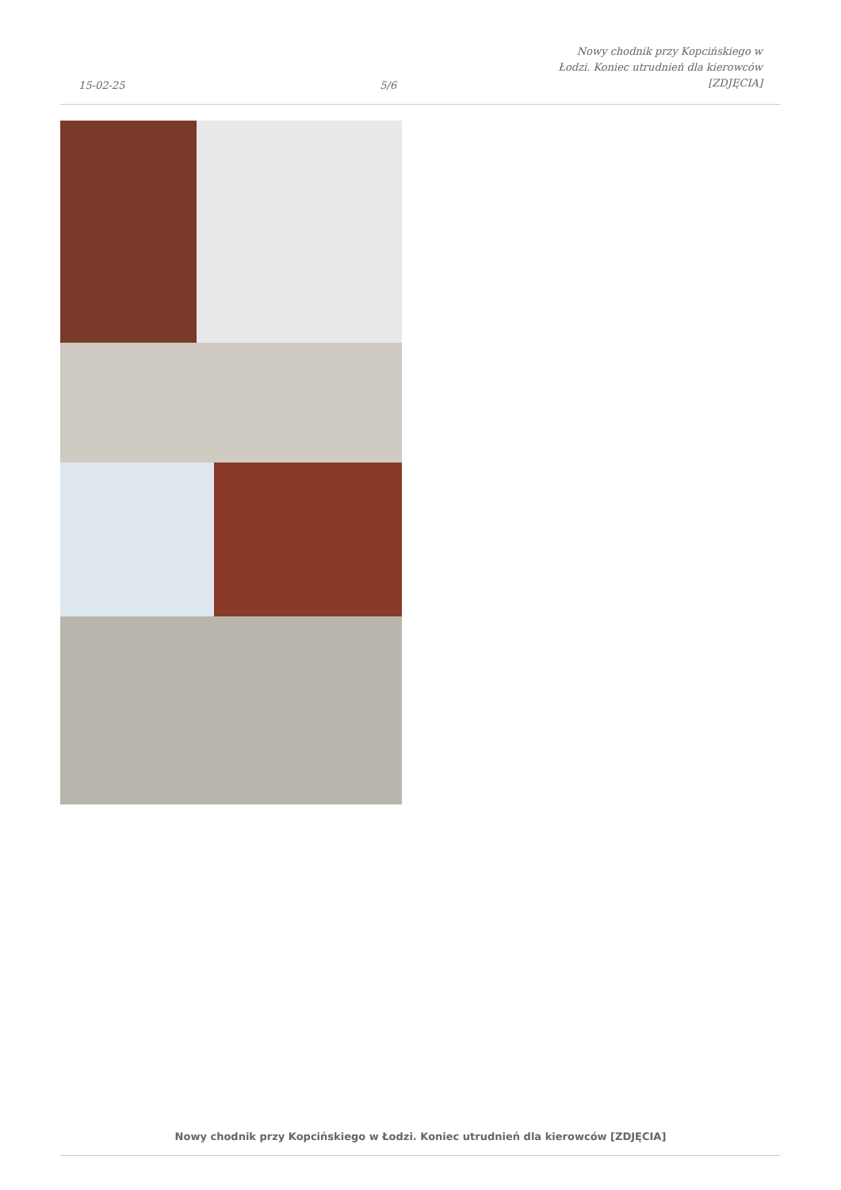15-02-25 5/6 Nowy chodnik przy Kopcińskiego w Łodzi. Koniec utrudnień dla kierowców [ZDJĘCIA]
Nowy chodnik przy Kopcińskiego w Łodzi. Koniec utrudnień dla kierowców [ZDJĘCIA]